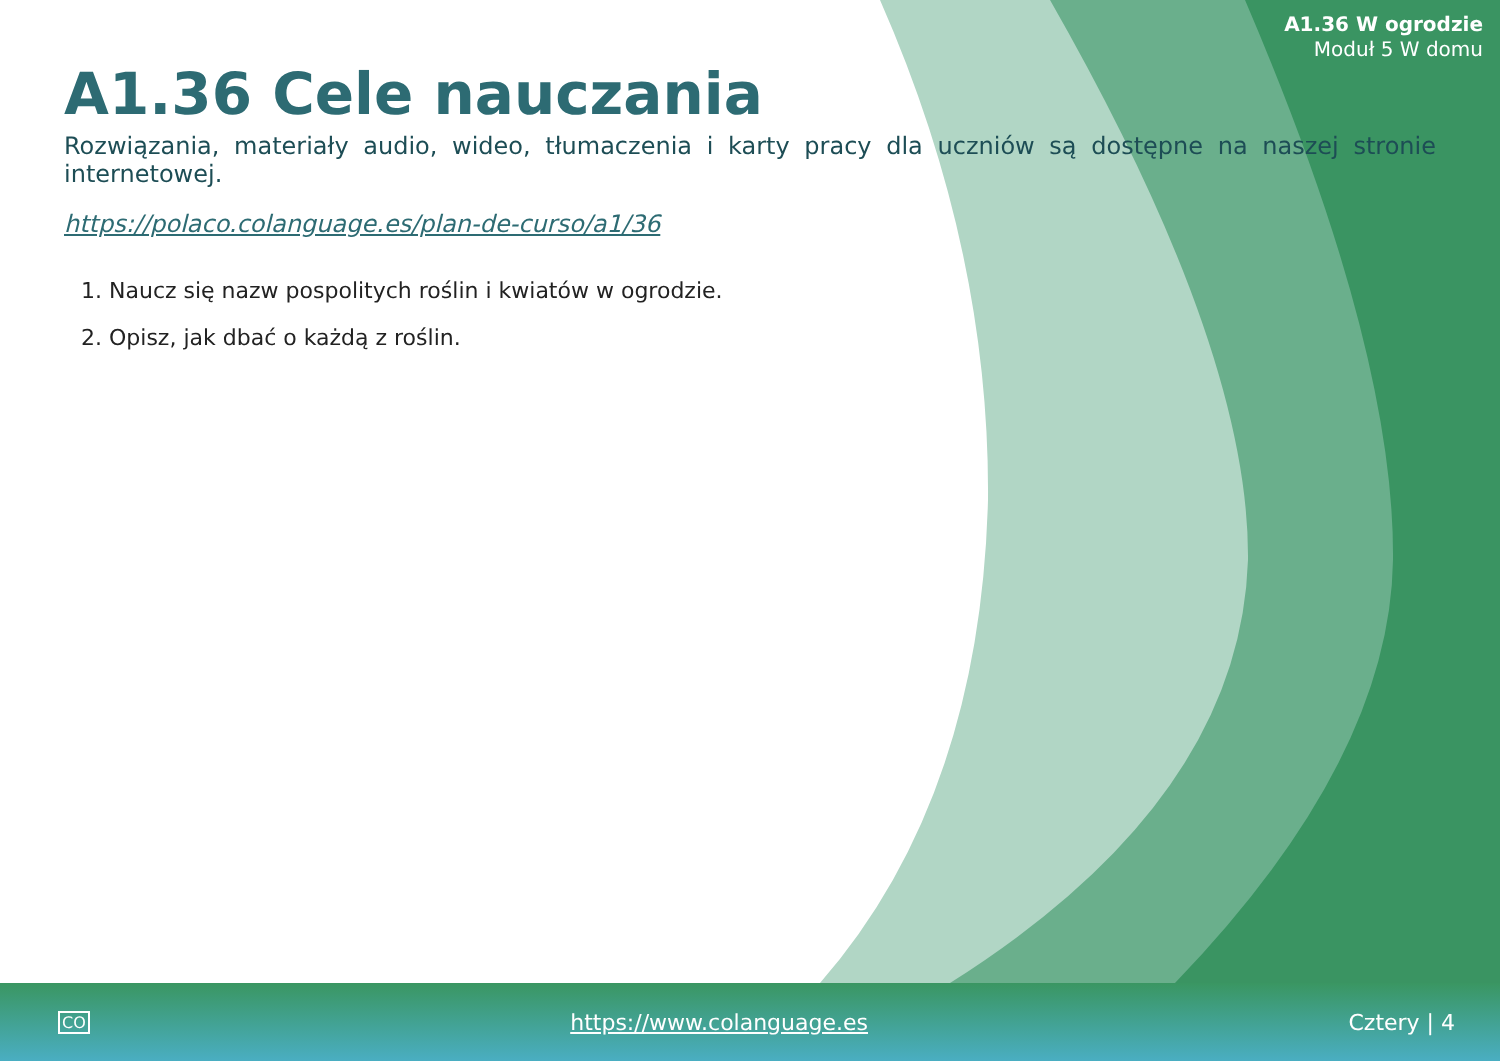A1.36 W ogrodzie
Moduł 5 W domu
A1.36 Cele nauczania
Rozwiązania, materiały audio, wideo, tłumaczenia i karty pracy dla uczniów są dostępne na naszej stronie internetowej.
https://polaco.colanguage.es/plan-de-curso/a1/36
1. Naucz się nazw pospolitych roślin i kwiatów w ogrodzie.
2. Opisz, jak dbać o każdą z roślin.
CO https://www.colanguage.es Cztery | 4